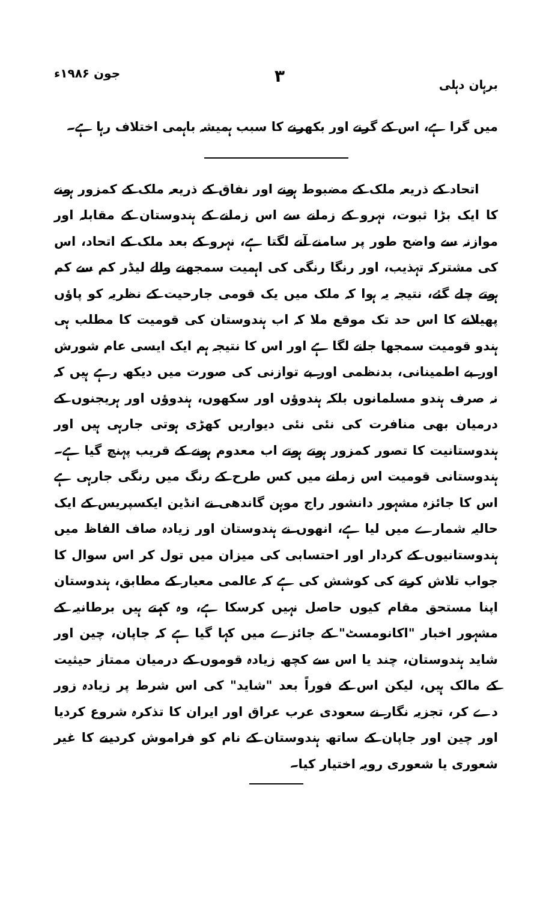برہان دہلی ۳ جون ۱۹۸۶ء
میں گرا ہے، اس کے گرنے اور بکھرنے کا سبب ہمیشہ باہمی اختلاف رہا ہے۔
اتحاد کے ذریعہ ملک کے مضبوط ہونے اور نفاق کے ذریعہ ملک کے کمزور ہونے کا ایک بڑا ثبوت، نہرو کے زمانے سے اس زمانے کے ہندوستان کے مقابلہ اور موازنہ سے واضح طور پر سامنے آنے لگتا ہے، نہرو کے بعد ملک کے اتحاد، اس کی مشترکہ تہذیب، اور رنگا رنگی کی اہمیت سمجھنے والے لیڈر کم سے کم ہوتے چلے گئے، نتیجہ یہ ہوا کہ ملک میں یک قومی جارحیت کے نظریہ کو پاؤں پھیلانے کا اس حد تک موقع ملا کہ اب ہندوستان کی قومیت کا مطلب ہی ہندو قومیت سمجھا جانے لگا ہے اور اس کا نتیجہ ہم ایک ایسی عام شورش اور بے اطمینانی، بدنظمی اور بے توازنی کی صورت میں دیکھ رہے ہیں کہ نہ صرف ہندو مسلمانوں بلکہ ہندوؤں اور سکھوں، ہندوؤں اور ہریجنوں کے درمیان بھی منافرت کی نئی نئی دیواریں کھڑی ہوتی جارہی ہیں اور ہندوستانیت کا تصور کمزور ہوتے ہوتے اب معدوم ہونے کے قریب پہنچ گیا ہے۔ ہندوستانی قومیت اس زمانے میں کس طرح کے رنگ میں رنگی جارہی ہے اس کا جائزہ مشہور دانشور راج موہن گاندھی نے انڈین ایکسپریس کے ایک حالیہ شمارے میں لیا ہے، انھوں نے ہندوستان اور زیادہ صاف الفاظ میں ہندوستانیوں کے کردار اور احتسابی کی میزان میں تول کر اس سوال کا جواب تلاش کرنے کی کوشش کی ہے کہ عالمی معیار کے مطابق، ہندوستان اپنا مستحق مقام کیوں حاصل نہیں کرسکا ہے، وہ کہتے ہیں برطانیہ کے مشہور اخبار "اکانومسٹ" کے جائزے میں کہا گیا ہے کہ جاپان، چین اور شاید ہندوستان، چند یا اس سے کچھ زیادہ قوموں کے درمیان ممتاز حیثیت کے مالک ہیں، لیکن اس کے فوراً بعد "شاید" کی اس شرط پر زیادہ زور دے کر، تجزیہ نگار نے سعودی عرب عراق اور ایران کا تذکرہ شروع کردیا اور چین اور جاپان کے ساتھ ہندوستان کے نام کو فراموش کردینے کا غیر شعوری یا شعوری رویہ اختیار کیا۔